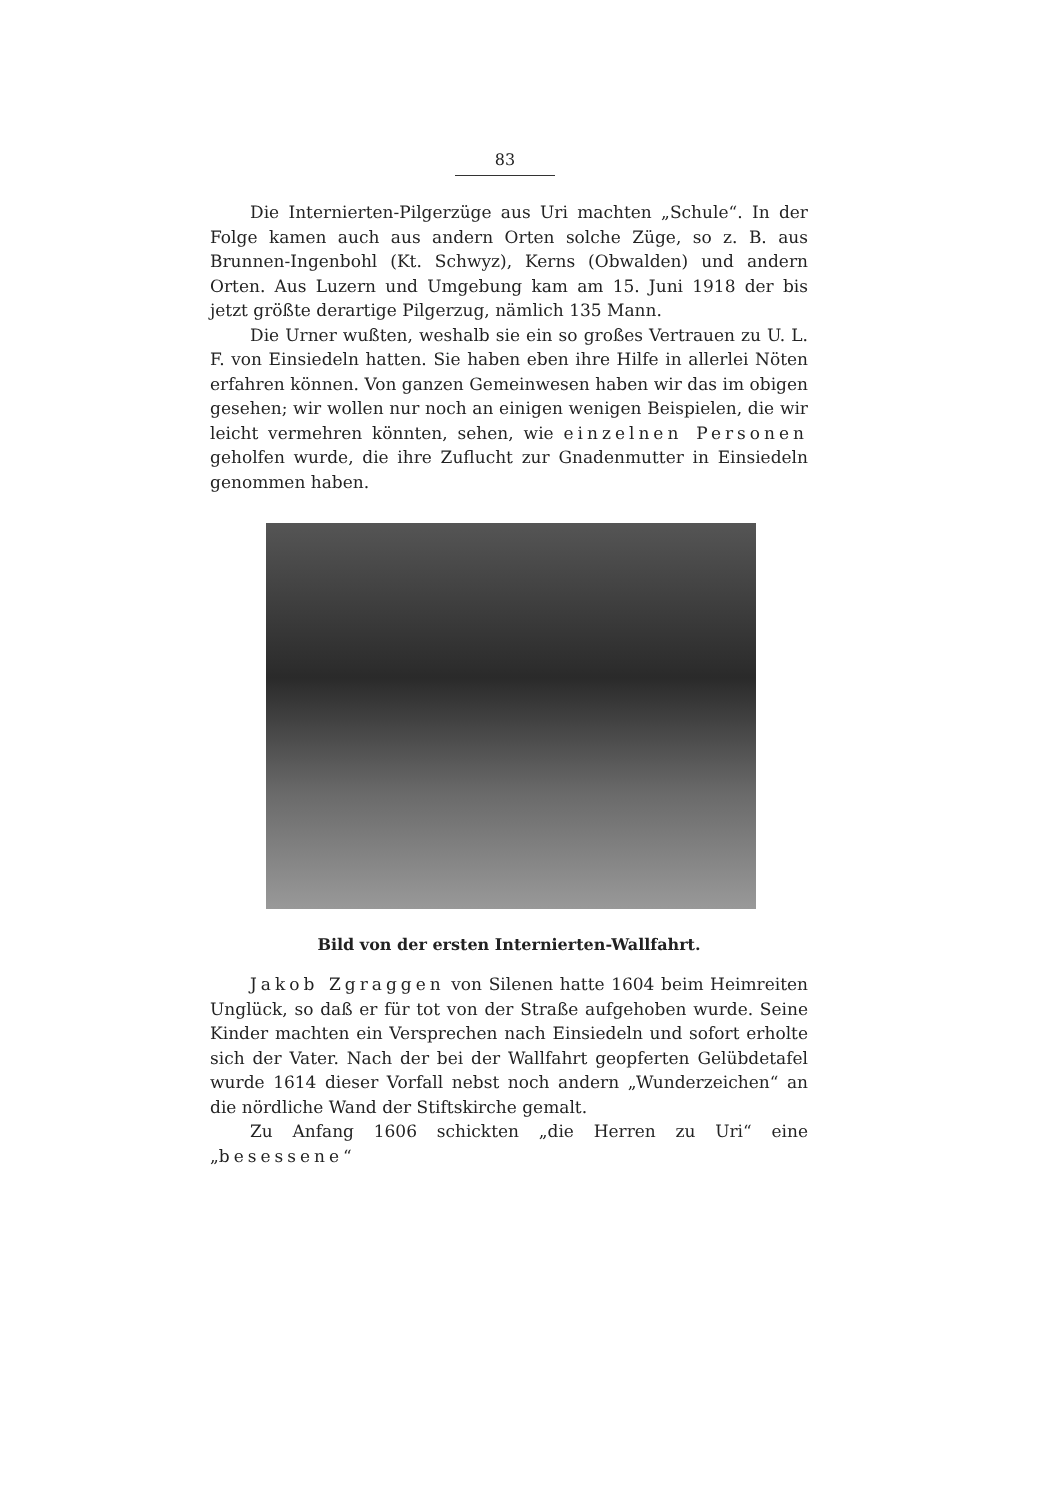83
Die Internierten-Pilgerzüge aus Uri machten „Schule“. In der Folge kamen auch aus andern Orten solche Züge, so z. B. aus Brunnen-Ingenbohl (Kt. Schwyz), Kerns (Obwalden) und andern Orten. Aus Luzern und Umgebung kam am 15. Juni 1918 der bis jetzt größte derartige Pilgerzug, nämlich 135 Mann.
Die Urner wußten, weshalb sie ein so großes Vertrauen zu U. L. F. von Einsiedeln hatten. Sie haben eben ihre Hilfe in allerlei Nöten erfahren können. Von ganzen Gemeinwesen haben wir das im obigen gesehen; wir wollen nur noch an einigen wenigen Beispielen, die wir leicht vermehren könnten, sehen, wie einzelnen Personen geholfen wurde, die ihre Zuflucht zur Gnadenmutter in Einsiedeln genommen haben.
Bild von der ersten Internierten-Wallfahrt.
Jakob Zgraggen von Silenen hatte 1604 beim Heimreiten Unglück, so daß er für tot von der Straße aufgehoben wurde. Seine Kinder machten ein Versprechen nach Einsiedeln und sofort erholte sich der Vater. Nach der bei der Wallfahrt geopferten Gelübdetafel wurde 1614 dieser Vorfall nebst noch andern „Wunderzeichen“ an die nördliche Wand der Stiftskirche gemalt.
Zu Anfang 1606 schickten „die Herren zu Uri“ eine „besessene“